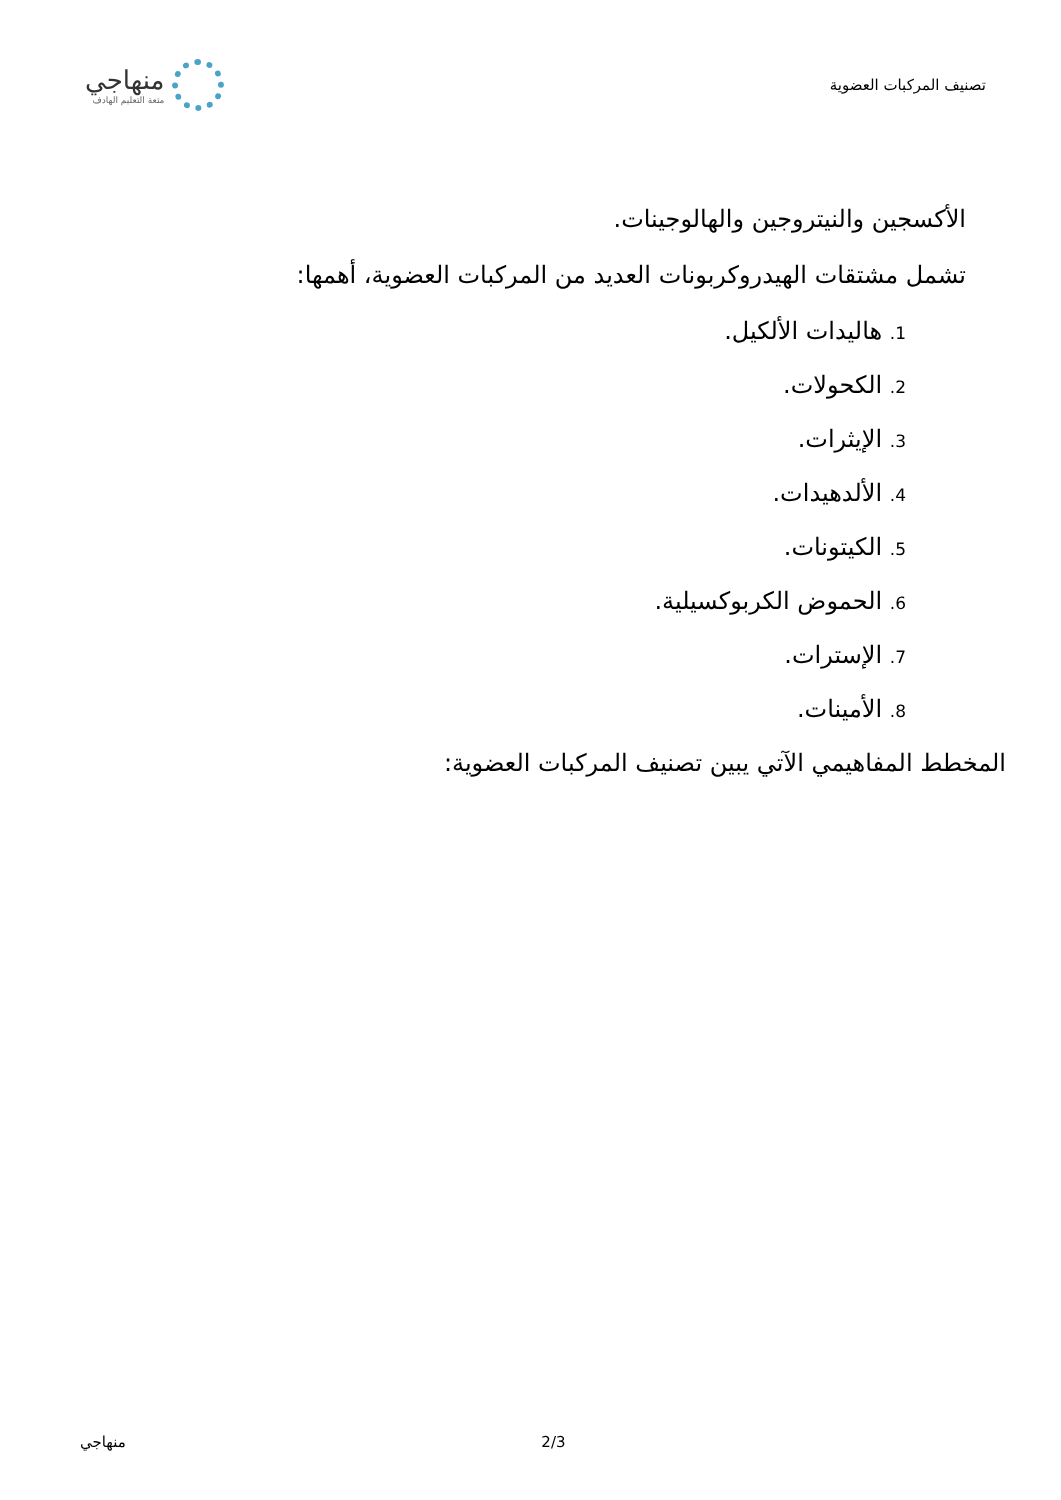تصنيف المركبات العضوية
منهاجي
متعة التعليم الهادف
الأكسجين والنيتروجين والهالوجينات.
تشمل مشتقات الهيدروكربونات العديد من المركبات العضوية، أهمها:
1. هاليدات الألكيل.
2. الكحولات.
3. الإيثرات.
4. الألدهيدات.
5. الكيتونات.
6. الحموض الكربوكسيلية.
7. الإسترات.
8. الأمينات.
المخطط المفاهيمي الآتي يبين تصنيف المركبات العضوية:
منهاجي 2/3